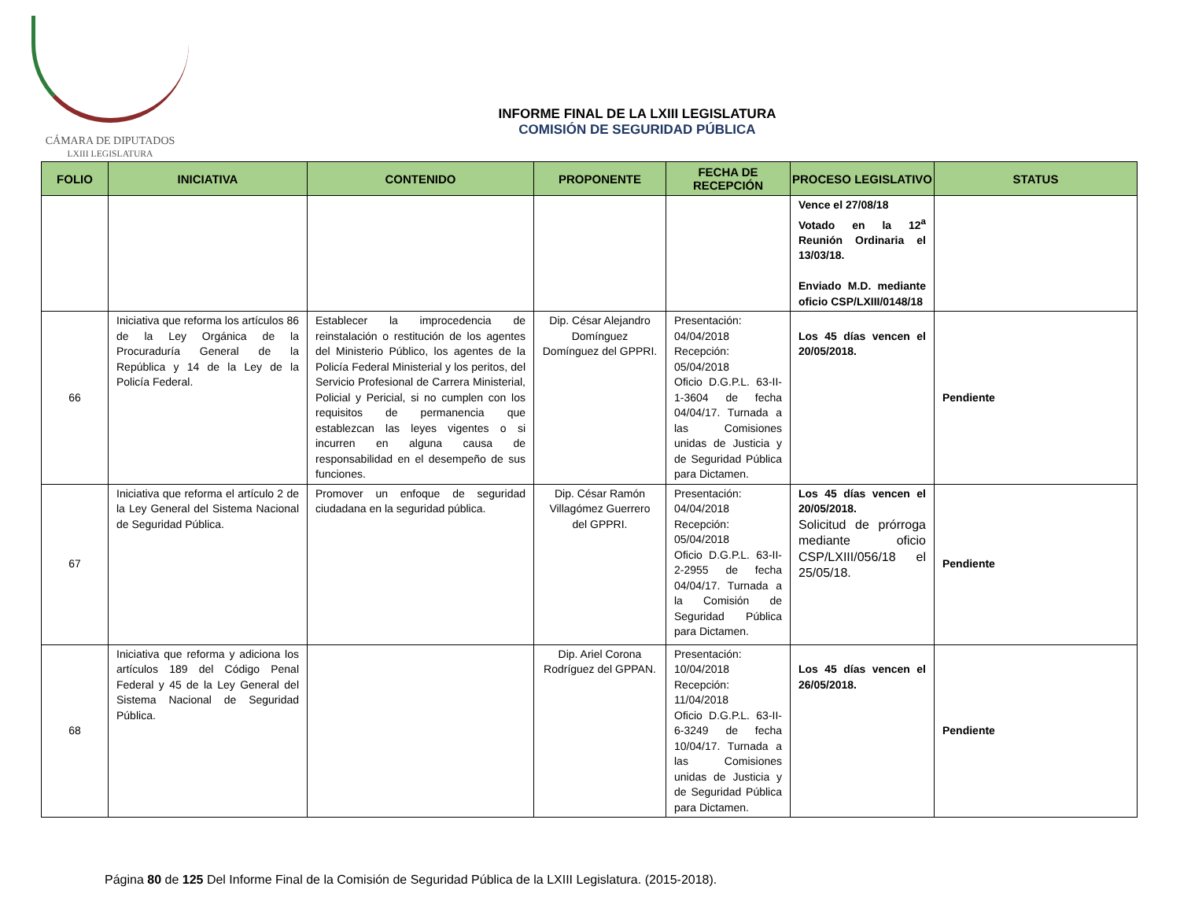CÁMARA DE DIPUTADOS
LXIII LEGISLATURA
INFORME FINAL DE LA LXIII LEGISLATURA
COMISIÓN DE SEGURIDAD PÚBLICA
| FOLIO | INICIATIVA | CONTENIDO | PROPONENTE | FECHA DE RECEPCIÓN | PROCESO LEGISLATIVO | STATUS |
| --- | --- | --- | --- | --- | --- | --- |
| | | | | | Vence el 27/08/18 Votado en la 12<sup>a</sup> Reunión Ordinaria el 13/03/18. Enviado M.D. mediante oficio CSP/LXIII/0148/18 | |
| 66 | Iniciativa que reforma los artículos 86 de la Ley Orgánica de la Procuraduría General de la República y 14 de la Ley de la Policía Federal. | Establecer la improcedencia de reinstalación o restitución de los agentes del Ministerio Público, los agentes de la Policía Federal Ministerial y los peritos, del Servicio Profesional de Carrera Ministerial, Policial y Pericial, si no cumplen con los requisitos de permanencia que establezcan las leyes vigentes o si incurren en alguna causa de responsabilidad en el desempeño de sus funciones. | Dip. César Alejandro Domínguez Domínguez del GPPRI. | Presentación: 04/04/2018 Recepción: 05/04/2018 Oficio D.G.P.L. 63-II-1-3604 de fecha 04/04/17. Turnada a las Comisiones unidas de Justicia y de Seguridad Pública para Dictamen. | Los 45 días vencen el 20/05/2018. | Pendiente |
| 67 | Iniciativa que reforma el artículo 2 de la Ley General del Sistema Nacional de Seguridad Pública. | Promover un enfoque de seguridad ciudadana en la seguridad pública. | Dip. César Ramón Villagómez Guerrero del GPPRI. | Presentación: 04/04/2018 Recepción: 05/04/2018 Oficio D.G.P.L. 63-II-2-2955 de fecha 04/04/17. Turnada a la Comisión de Seguridad Pública para Dictamen. | Los 45 días vencen el 20/05/2018. Solicitud de prórroga mediante oficio CSP/LXIII/056/18 el 25/05/18. | Pendiente |
| 68 | Iniciativa que reforma y adiciona los artículos 189 del Código Penal Federal y 45 de la Ley General del Sistema Nacional de Seguridad Pública. | | Dip. Ariel Corona Rodríguez del GPPAN. | Presentación: 10/04/2018 Recepción: 11/04/2018 Oficio D.G.P.L. 63-II-6-3249 de fecha 10/04/17. Turnada a las Comisiones unidas de Justicia y de Seguridad Pública para Dictamen. | Los 45 días vencen el 26/05/2018. | Pendiente |
Página 80 de 125 Del Informe Final de la Comisión de Seguridad Pública de la LXIII Legislatura. (2015-2018).